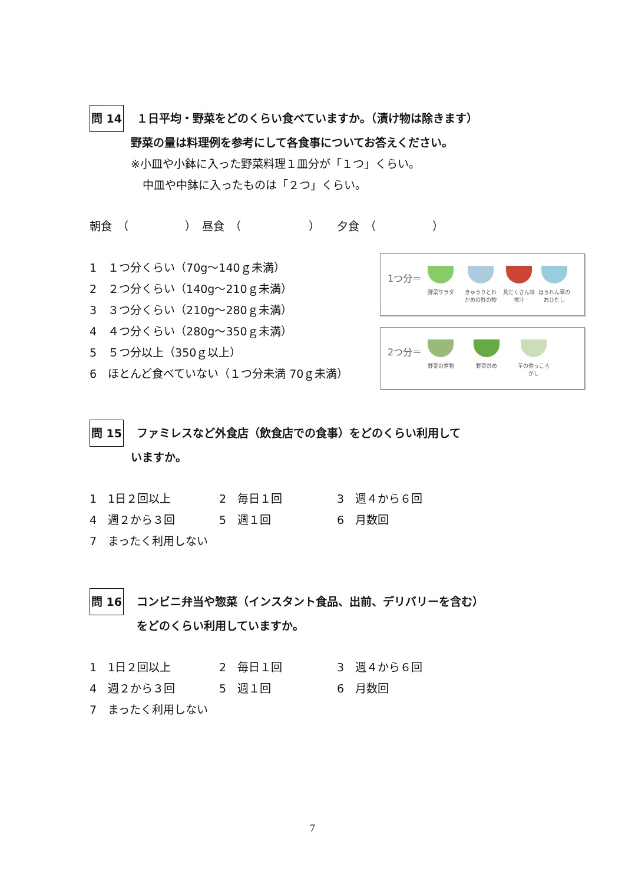問 14 １日平均・野菜をどのくらい食べていますか。（漬け物は除きます）
野菜の量は料理例を参考にして各食事についてお答えください。
※小皿や小鉢に入った野菜料理１皿分が「１つ」くらい。
中皿や中鉢に入ったものは「２つ」くらい。
朝食　（　　　　　）　昼食　（　　　　　　）　　夕食　（　　　　　）
1　１つ分くらい（70g～140ｇ未満）
2　２つ分くらい（140g～210ｇ未満）
3　３つ分くらい（210g～280ｇ未満）
4　４つ分くらい（280g～350ｇ未満）
5　５つ分以上（350ｇ以上）
6　ほとんど食べていない（１つ分未満 70ｇ未満）
1つ分＝
野菜サラダ
きゅうりとわかめの酢の物
具だくさん味噌汁
ほうれん草のおひたし
2つ分＝
野菜の煮物 野菜炒め
芋の煮っころがし
問 15 ファミレスなど外食店（飲食店での食事）をどのくらい利用して
いますか。
1　1日２回以上 2　毎日１回 3　週４から６回
4　週２から３回 5　週１回 6　月数回
7　まったく利用しない
問 16 コンビニ弁当や惣菜（インスタント食品、出前、デリバリーを含む）
をどのくらい利用していますか。
1　1日２回以上 2　毎日１回 3　週４から６回
4　週２から３回 5　週１回 6　月数回
7　まったく利用しない
7